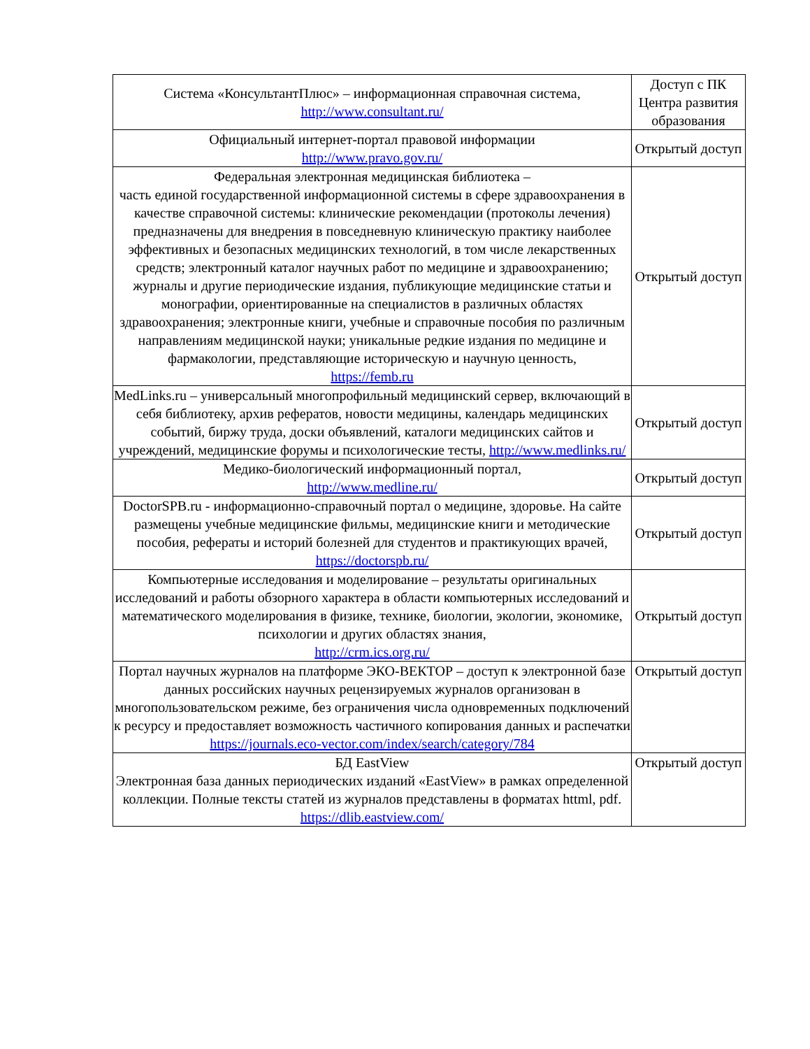| Система «КонсультантПлюс» – информационная справочная система, http://www.consultant.ru/ | Доступ с ПК Центра развития образования |
| Официальный интернет-портал правовой информации http://www.pravo.gov.ru/ | Открытый доступ |
| Федеральная электронная медицинская библиотека – часть единой государственной информационной системы в сфере здравоохранения в качестве справочной системы: клинические рекомендации (протоколы лечения) предназначены для внедрения в повседневную клиническую практику наиболее эффективных и безопасных медицинских технологий, в том числе лекарственных средств; электронный каталог научных работ по медицине и здравоохранению; журналы и другие периодические издания, публикующие медицинские статьи и монографии, ориентированные на специалистов в различных областях здравоохранения; электронные книги, учебные и справочные пособия по различным направлениям медицинской науки; уникальные редкие издания по медицине и фармакологии, представляющие историческую и научную ценность, https://femb.ru | Открытый доступ |
| MedLinks.ru – универсальный многопрофильный медицинский сервер, включающий в себя библиотеку, архив рефератов, новости медицины, календарь медицинских событий, биржу труда, доски объявлений, каталоги медицинских сайтов и учреждений, медицинские форумы и психологические тесты, http://www.medlinks.ru/ | Открытый доступ |
| Медико-биологический информационный портал, http://www.medline.ru/ | Открытый доступ |
| DoctorSPB.ru - информационно-справочный портал о медицине, здоровье. На сайте размещены учебные медицинские фильмы, медицинские книги и методические пособия, рефераты и историй болезней для студентов и практикующих врачей, https://doctorspb.ru/ | Открытый доступ |
| Компьютерные исследования и моделирование – результаты оригинальных исследований и работы обзорного характера в области компьютерных исследований и математического моделирования в физике, технике, биологии, экологии, экономике, психологии и других областях знания, http://crm.ics.org.ru/ | Открытый доступ |
| Портал научных журналов на платформе ЭКО-ВЕКТОР – доступ к электронной базе данных российских научных рецензируемых журналов организован в многопользовательском режиме, без ограничения числа одновременных подключений к ресурсу и предоставляет возможность частичного копирования данных и распечатки https://journals.eco-vector.com/index/search/category/784 | Открытый доступ |
| БД EastView Электронная база данных периодических изданий «EastView» в рамках определенной коллекции. Полные тексты статей из журналов представлены в форматах httml, pdf. https://dlib.eastview.com/ | Открытый доступ |